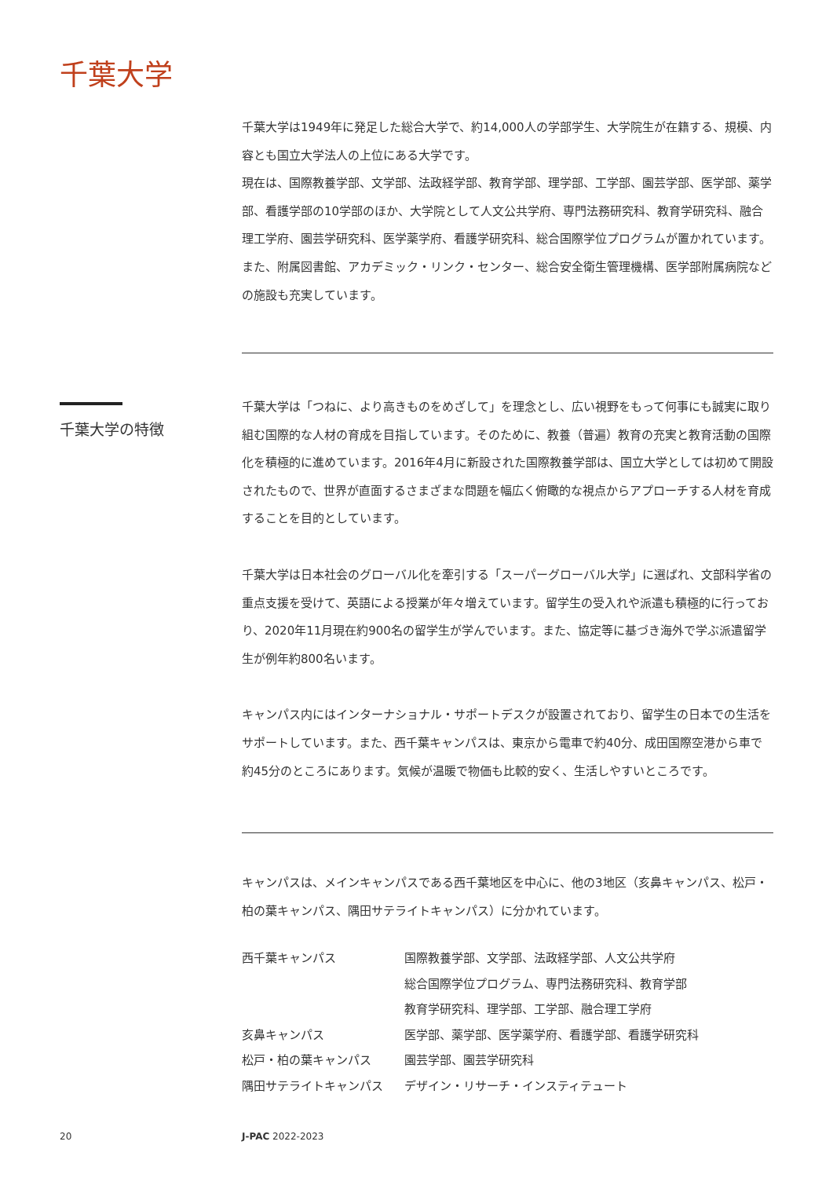千葉大学
千葉大学は1949年に発足した総合大学で、約14,000人の学部学生、大学院生が在籍する、規模、内容とも国立大学法人の上位にある大学です。
現在は、国際教養学部、文学部、法政経学部、教育学部、理学部、工学部、園芸学部、医学部、薬学部、看護学部の10学部のほか、大学院として人文公共学府、専門法務研究科、教育学研究科、融合理工学府、園芸学研究科、医学薬学府、看護学研究科、総合国際学位プログラムが置かれています。また、附属図書館、アカデミック・リンク・センター、総合安全衛生管理機構、医学部附属病院などの施設も充実しています。
千葉大学の特徴
千葉大学は「つねに、より高きものをめざして」を理念とし、広い視野をもって何事にも誠実に取り組む国際的な人材の育成を目指しています。そのために、教養（普遍）教育の充実と教育活動の国際化を積極的に進めています。2016年4月に新設された国際教養学部は、国立大学としては初めて開設されたもので、世界が直面するさまざまな問題を幅広く俯瞰的な視点からアプローチする人材を育成することを目的としています。
千葉大学は日本社会のグローバル化を牽引する「スーパーグローバル大学」に選ばれ、文部科学省の重点支援を受けて、英語による授業が年々増えています。留学生の受入れや派遣も積極的に行っており、2020年11月現在約900名の留学生が学んでいます。また、協定等に基づき海外で学ぶ派遣留学生が例年約800名います。
キャンパス内にはインターナショナル・サポートデスクが設置されており、留学生の日本での生活をサポートしています。また、西千葉キャンパスは、東京から電車で約40分、成田国際空港から車で約45分のところにあります。気候が温暖で物価も比較的安く、生活しやすいところです。
キャンパスは、メインキャンパスである西千葉地区を中心に、他の3地区（亥鼻キャンパス、松戸・柏の葉キャンパス、隅田サテライトキャンパス）に分かれています。
| 西千葉キャンパス | 国際教養学部、文学部、法政経学部、人文公共学府 総合国際学位プログラム、専門法務研究科、教育学部 教育学研究科、理学部、工学部、融合理工学府 |
| 亥鼻キャンパス | 医学部、薬学部、医学薬学府、看護学部、看護学研究科 |
| 松戸・柏の葉キャンパス | 園芸学部、園芸学研究科 |
| 隅田サテライトキャンパス | デザイン・リサーチ・インスティテュート |
20 J-PAC 2022-2023